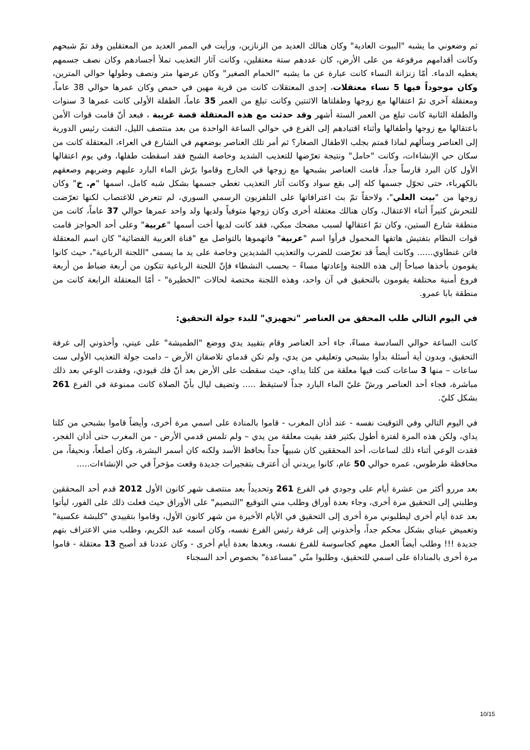ثم وضعوني ما يشبه "البيوت العادية" وكان هنالك العديد من الزنازين، ورأيت في الممر العديد من المعتقلين وقد تمّ شبحهم وكانت أقدامهم مرفوعة من على الأرض، كان عددهم ستة معتقلين، وكانت آثار التعذيب تملأ أجسادهم وكان نصف جسمهم يغطيه الدماء. أمّا زنزانة النساء كانت عبارة عن ما يشبه "الحمام الصغير" وكان عرضها متر ونصف وطولها حوالي المترين، وكان موجوداً فيها 5 نساء معتقلات، إحدى المعتقلات كانت من قرية مهين في حمص وكان عمرها حوالي 38 عاماً، ومعتقلة آخرى تمّ اعتقالها مع زوجها وطفلتاها الاثنتين وكانت تبلغ من العمر 35 عاماً، الطفلة الأولى كانت عمرها 3 سنوات والطفلة الثانية كانت تبلغ من العمر الستة أشهر وقد حدثت مع هذه المعتقلة قصة غريبة ، فبعد أنّ قامت قوات الأمن باعتقالها مع زوجها وأطفالها وأثناء اقتيادهم إلى الفرع في حوالي الساعة الواحدة من بعد منتصف الليل، التفت رئيس الدورية إلى العناصر وسألهم لماذا قمتم بجلب الاطفال الصغار؟ ثم أمر تلك العناصر بوضعهم في الشارع في العراء، المعتقلة كانت من سكان حي الإنشاءات، وكانت "حامل" ونتيجة تعرّضها للتعذيب الشديد وخاصة الشبح فقد اسقطت طفلها، وفي يوم اعتقالها الأول كان البرد قارساً جداً، قامت العناصر بشبحها مع زوجها في الخارج وقاموا برّش الماء البارد عليهم وضربهم وصعقهم بالكهرباء، حتى تحوّل جسمها كله إلى بقع سواد وكانت آثار التعذيب تغطي جسمها بشكل شبه كامل، اسمها "م. خ" وكان زوجها من "بيت العلي"، ولاحقاً تمّ بث اعترافاتها على التلفزيون الرسمي السوري، لم تتعرض للاغتصاب لكنها تعرّضت للتحرش كثيراً أثناء الاعتقال، وكان هنالك معتقلة أخرى وكان زوجها متوفياً ولديها ولد واحد عمرها حوالي 37 عاماً، كانت من منطقة شارع الستين، وكان تمّ اعتقالها لسبب مضحك مبكي، فقد كانت لديها أخت أسمها "عربية" وعلى أحد الحواجز قامت قوات النظام بتفتيش هاتفها المحمول فرأوا اسم "عربية" فاتهموها بالتواصل مع "قناة العربية الفضائية" كان اسم المعتقلة فاتن غنطاوي...... وكانت أيضاً قد تعرّضت للضرب والتعذيب الشديدين وخاصة على يد ما يسمى "اللجنة الرباعية"، حيث كانوا يقومون بأخذها صباحاً إلى هذه اللجنة وإعادتها مساءً – بحسب النشطاء فإنّ اللجنة الرباعية تتكون من أربعة ضباط من أربعة فروع أمنية مختلفة يقومون بالتحقيق في آن واحد، وهذه اللجنة مختصة لحالات "الخطيرة" - أمّا المعتقلة الرابعة كانت من منطقة بابا عمرو.
في اليوم التالي طلب المحقق من العناصر "تجهيزي" للبدء جولة التحقيق:
كانت الساعة حوالي السادسة مساءً، جاء أحد العناصر وقام بتقييد يدي ووضع "الطميشة" على عيني، وأخذوني إلى غرفة التحقيق، وبدون أية أسئلة بدأوا بشبحي وتعليقي من يدي، ولم تكن قدماي تلاصقان الأرض – دامت جولة التعذيب الأولى ست ساعات – منها 3 ساعات كنت فيها معلقة من كلتا يداي، حيث سقطت على الأرض بعد أنّ فك قيودي، وفقدت الوعي بعد ذلك مباشرة، فجاء أحد العناصر ورشّ عليّ الماء البارد جداً لاستيقظ ..... وتضيف ليال بأنّ الصلاة كانت ممنوعة في الفرع 261 بشكل كليّ.
في اليوم التالي وفي التوقيت نفسه - عند أذان المغرب - قاموا بالمنادة على اسمي مرة أخرى، وأيضاً قاموا بشبحي من كلتا يداي، ولكن هذه المرة لفترة أطول بكثير فقد بقيت معلقة من يدي – ولم تلمس قدمي الأرض - من المغرب حتى أذان الفجر، فقدت الوعي أثناء ذلك لساعات، أحد المحققين كان شبيهاً جداً بحافظ الأسد ولكنه كان أسمر البشرة، وكان أصلعاً، ونحيفاً، من محافظة طرطوس، عمره حوالي 50 عام، كانوا يريدني أن أعترف بتفجيرات جديدة وقعت مؤخراً في حي الإنشاءات.....
بعد مررو أكثر من عشرة أيام على وجودي في الفرع 261 وتحديداً بعد منتصف شهر كانون الأول 2012 قدم أحد المحققين وطلبني إلى التحقيق مرة أخرى، وجاء بعدة أوراق وطلب مني التوقيع "التبصيم" على الأوراق حيث فعلت ذلك على الفور، ليأتوا بعد عدة أيام أخرى ليطلبوني مرة أخرى إلى التحقيق في الأيام الأخيرة من شهر كانون الأول، وقاموا بتقييدي "كلبشة عكسية" وتغميض عيناي بشكل محكم جداً، وأخذوني إلى غرفة رئيس الفرع نفسه، وكان اسمه عبد الكريم، وطلب مني الاعتراف بتهم جديدة !!! وطلب أيضاً العمل معهم كجاسوسة للفرع نفسه، وبعدها بعدة أيام أخرى - وكان عددنا قد أصبح 13 معتقلة - قاموا مرة أخرى بالمناداة على اسمي للتحقيق، وطلبوا منّي "مساعدة" بخصوص أحد السجناء
10/15